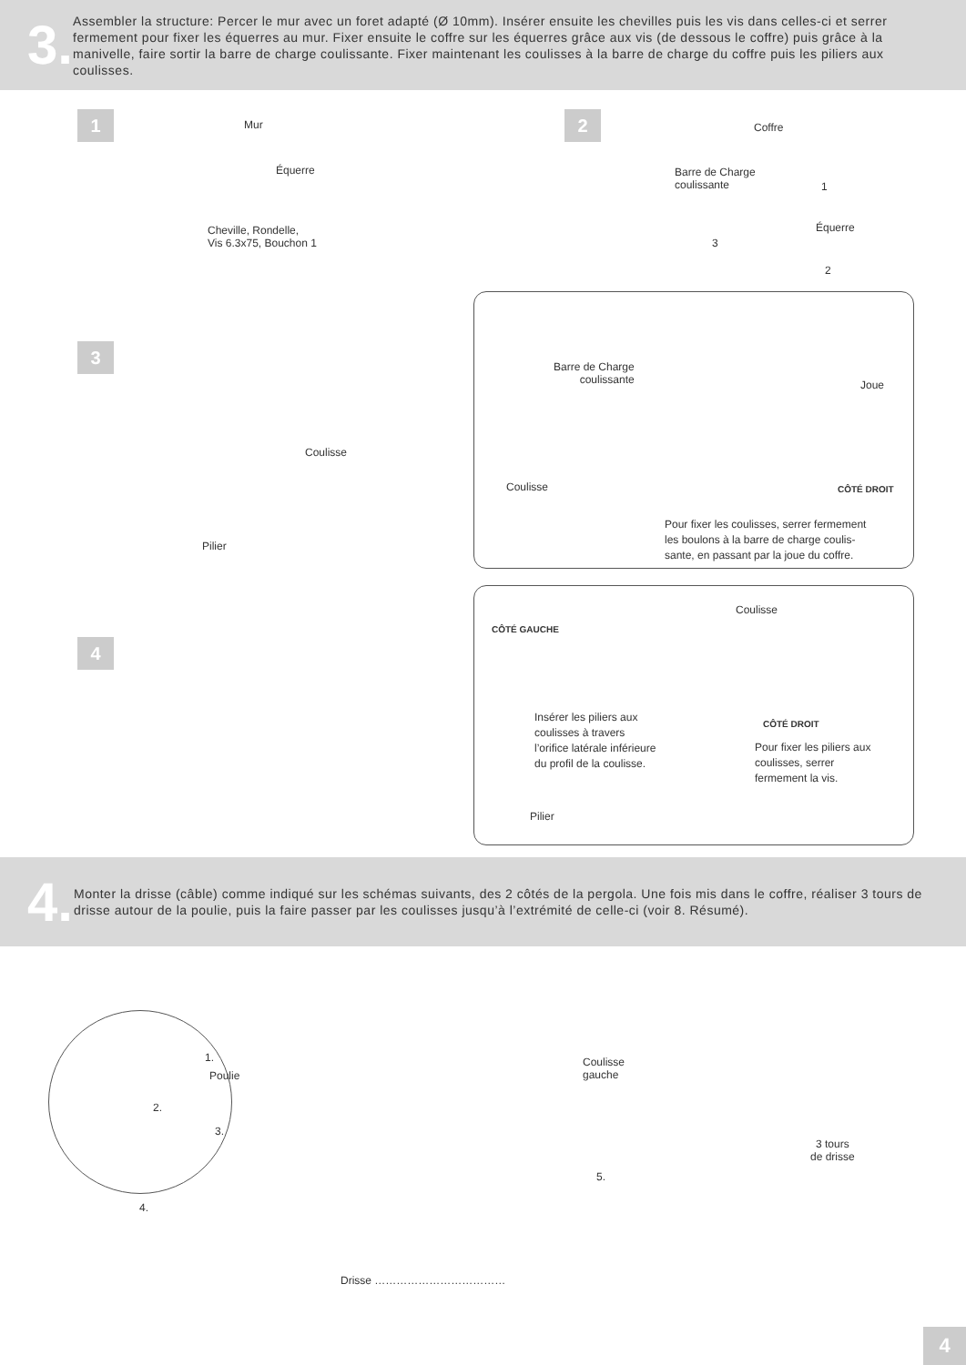3.
Assembler la structure: Percer le mur avec un foret adapté (Ø 10mm). Insérer ensuite les chevilles puis les vis dans celles-ci et serrer fermement pour fixer les équerres au mur. Fixer ensuite le coffre sur les équerres grâce aux vis (de dessous le coffre) puis grâce à la manivelle, faire sortir la barre de charge coulissante. Fixer maintenant les coulisses à la barre de charge du coffre puis les piliers aux coulisses.
1
Mur
Équerre
Cheville, Rondelle,
Vis 6.3x75, Bouchon 1
2
Coffre
Barre de Charge
coulissante
1
Équerre
3
2
3
Coulisse
Pilier
Barre de Charge
coulissante
Joue
Coulisse CÔTÉ DROIT
Pour fixer les coulisses, serrer fermement
les boulons à la barre de charge coulis-
sante, en passant par la joue du coffre.
4
Coulisse
CÔTÉ GAUCHE
Insérer les piliers aux
coulisses à travers
l’orifice latérale inférieure
du profil de la coulisse.
CÔTÉ DROIT
Pour fixer les piliers aux
coulisses, serrer
fermement la vis.
Pilier
4.
Monter la drisse (câble) comme indiqué sur les schémas suivants, des 2 côtés de la pergola. Une fois mis dans le coffre, réaliser 3 tours de drisse autour de la poulie, puis la faire passer par les coulisses jusqu’à l’extrémité de celle-ci (voir 8. Résumé).
1.
Poulie
2.
3.
4.
Coulisse
gauche
3 tours
de drisse
5.
Drisse ………………………………
4